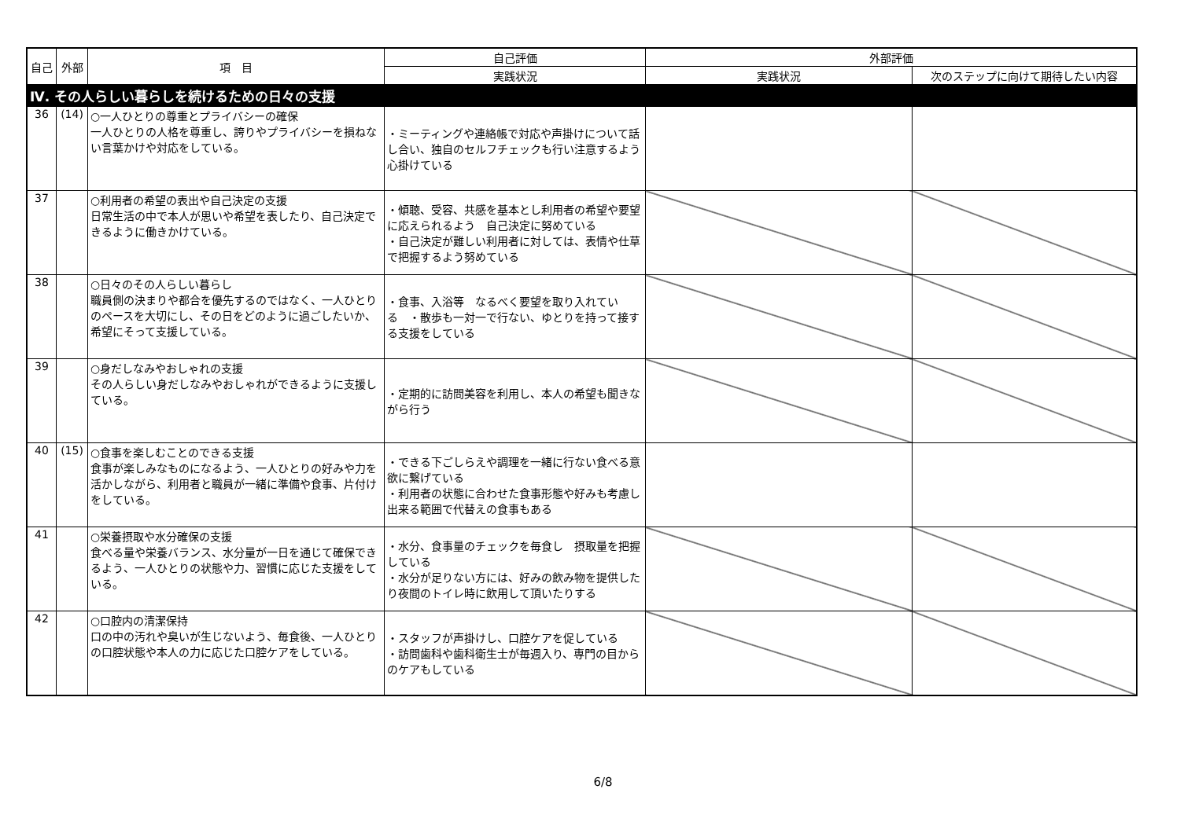| 自己 | 外部 | 項 目 | 自己評価 | 外部評価 | |
| --- | --- | --- | --- | --- | --- |
| | | | 実践状況 | 実践状況 | 次のステップに向けて期待したい内容 |
| Ⅳ. その人らしい暮らしを続けるための日々の支援 | | | | | |
| 36 | (14) | ○一人ひとりの尊重とプライバシーの確保 一人ひとりの人格を尊重し、誇りやプライバシーを損ねない言葉かけや対応をしている。 | ・ミーティングや連絡帳で対応や声掛けについて話し合い、独自のセルフチェックも行い注意するよう心掛けている | | |
| 37 | | ○利用者の希望の表出や自己決定の支援 日常生活の中で本人が思いや希望を表したり、自己決定できるように働きかけている。 | ・傾聴、受容、共感を基本とし利用者の希望や要望に応えられるよう 自己決定に努めている ・自己決定が難しい利用者に対しては、表情や仕草で把握するよう努めている | | |
| 38 | | ○日々のその人らしい暮らし 職員側の決まりや都合を優先するのではなく、一人ひとりのペースを大切にし、その日をどのように過ごしたいか、希望にそって支援している。 | ・食事、入浴等 なるべく要望を取り入れている ・散歩も一対一で行ない、ゆとりを持って接する支援をしている | | |
| 39 | | ○身だしなみやおしゃれの支援 その人らしい身だしなみやおしゃれができるように支援している。 | ・定期的に訪問美容を利用し、本人の希望も聞きながら行う | | |
| 40 | (15) | ○食事を楽しむことのできる支援 食事が楽しみなものになるよう、一人ひとりの好みや力を活かしながら、利用者と職員が一緒に準備や食事、片付けをしている。 | ・できる下ごしらえや調理を一緒に行ない食べる意欲に繋げている ・利用者の状態に合わせた食事形態や好みも考慮し出来る範囲で代替えの食事もある | | |
| 41 | | ○栄養摂取や水分確保の支援 食べる量や栄養バランス、水分量が一日を通じて確保できるよう、一人ひとりの状態や力、習慣に応じた支援をしている。 | ・水分、食事量のチェックを毎食し 摂取量を把握している ・水分が足りない方には、好みの飲み物を提供したり夜間のトイレ時に飲用して頂いたりする | | |
| 42 | | ○口腔内の清潔保持 口の中の汚れや臭いが生じないよう、毎食後、一人ひとりの口腔状態や本人の力に応じた口腔ケアをしている。 | ・スタッフが声掛けし、口腔ケアを促している ・訪問歯科や歯科衛生士が毎週入り、専門の目からのケアもしている | | |
6/8